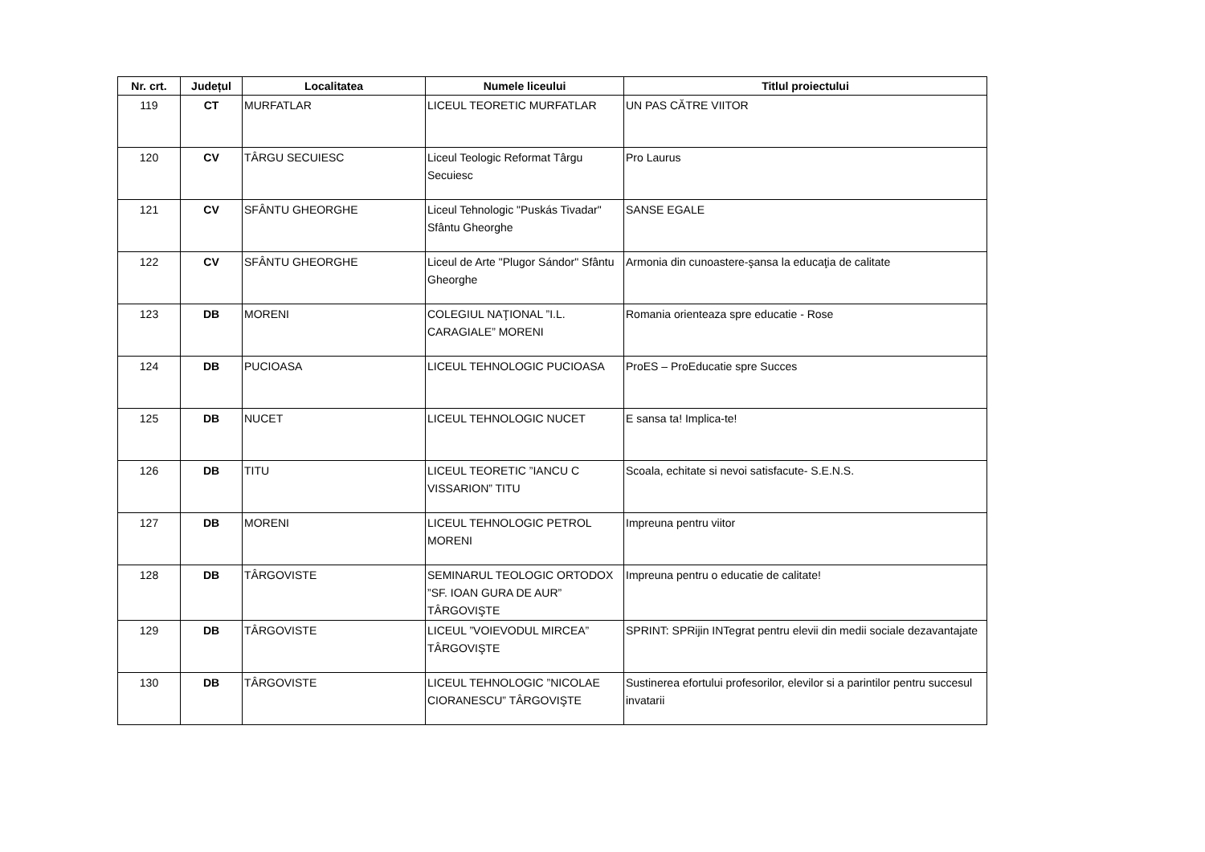| Nr. crt. | Județul | Localitatea | Numele liceului | Titlul proiectului |
| --- | --- | --- | --- | --- |
| 119 | CT | MURFATLAR | LICEUL TEORETIC MURFATLAR | UN PAS CĂTRE VIITOR |
| 120 | CV | TÂRGU SECUIESC | Liceul Teologic Reformat Târgu Secuiesc | Pro Laurus |
| 121 | CV | SFÂNTU GHEORGHE | Liceul Tehnologic "Puskás Tivadar" Sfântu Gheorghe | SANSE EGALE |
| 122 | CV | SFÂNTU GHEORGHE | Liceul de Arte "Plugor Sándor" Sfântu Gheorghe | Armonia din cunoastere-şansa la educaţia de calitate |
| 123 | DB | MORENI | COLEGIUL NAŢIONAL ”I.L. CARAGIALE” MORENI | Romania orienteaza spre educatie - Rose |
| 124 | DB | PUCIOASA | LICEUL TEHNOLOGIC PUCIOASA | ProES – ProEducatie spre Succes |
| 125 | DB | NUCET | LICEUL TEHNOLOGIC NUCET | E sansa ta! Implica-te! |
| 126 | DB | TITU | LICEUL TEORETIC ”IANCU C VISSARION” TITU | Scoala, echitate si nevoi satisfacute- S.E.N.S. |
| 127 | DB | MORENI | LICEUL TEHNOLOGIC PETROL MORENI | Impreuna pentru viitor |
| 128 | DB | TÂRGOVISTE | SEMINARUL TEOLOGIC ORTODOX ”SF. IOAN GURA DE AUR” TÂRGOVIŞTE | Impreuna pentru o educatie de calitate! |
| 129 | DB | TÂRGOVISTE | LICEUL ”VOIEVODUL MIRCEA” TÂRGOVIŞTE | SPRINT: SPRijin INTegrat pentru elevii din medii sociale dezavantajate |
| 130 | DB | TÂRGOVISTE | LICEUL TEHNOLOGIC ”NICOLAE CIORANESCU” TÂRGOVIŞTE | Sustinerea efortului profesorilor, elevilor si a parintilor pentru succesul invatarii |